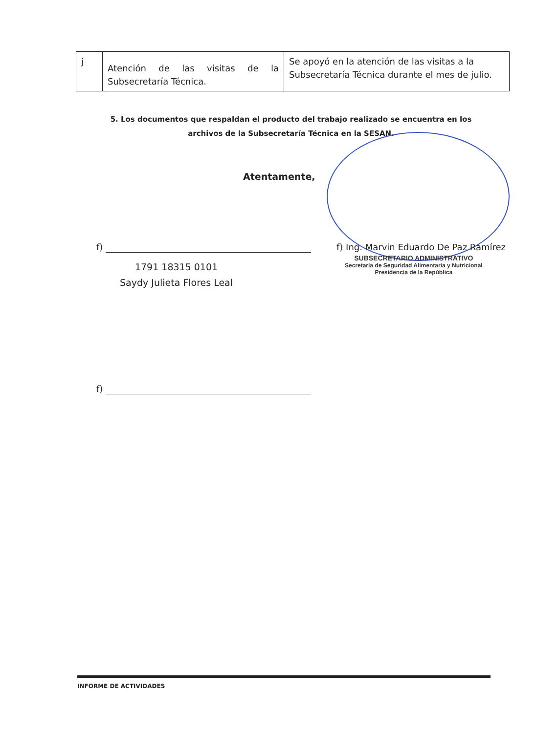| j | Atención de las visitas de la Subsecretaría Técnica. | Se apoyó en la atención de las visitas a la Subsecretaría Técnica durante el mes de julio. |
5. Los documentos que respaldan el producto del trabajo realizado se encuentra en los archivos de la Subsecretaría Técnica en la SESAN.
Atentamente,
f)
1791 18315 0101
Saydy Julieta Flores Leal
f) Ing. Marvin Eduardo De Paz Ramírez
SUBSECRETARIO ADMINISTRATIVO
Secretaría de Seguridad Alimentaria y Nutricional
Presidencia de la República
f)
INFORME DE ACTIVIDADES